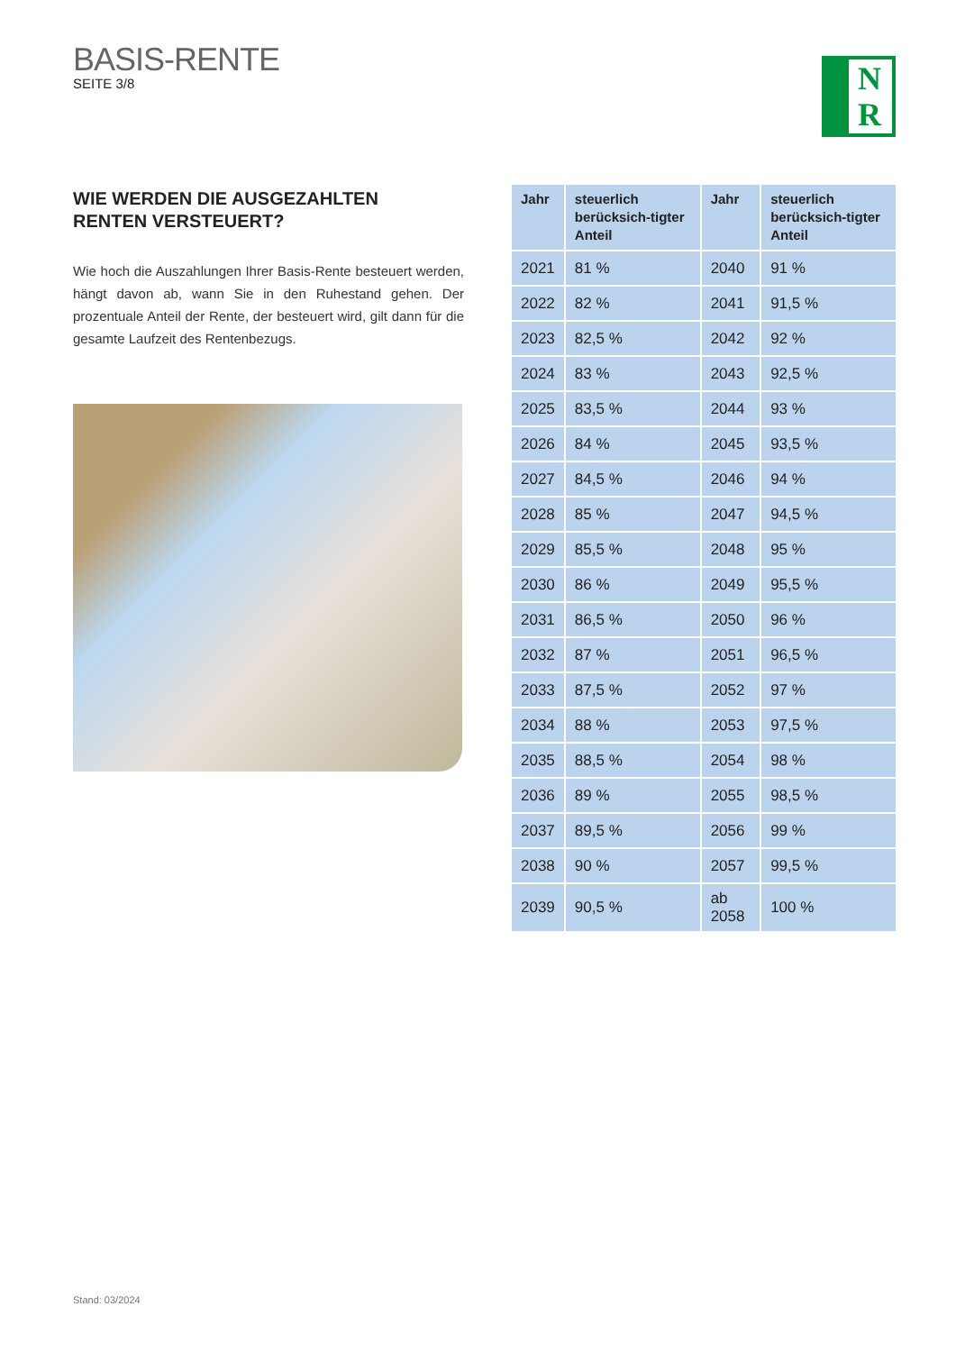BASIS-RENTE
SEITE 3/8
N
R
WIE WERDEN DIE AUSGEZAHLTEN
RENTEN VERSTEUERT?
Wie hoch die Auszahlungen Ihrer Basis-Rente besteuert werden, hängt davon ab, wann Sie in den Ruhestand gehen. Der prozentuale Anteil der Rente, der besteuert wird, gilt dann für die gesamte Laufzeit des Rentenbezugs.
| Jahr | steuerlich berücksich-tigter Anteil | Jahr | steuerlich berücksich-tigter Anteil |
| --- | --- | --- | --- |
| 2021 | 81 % | 2040 | 91 % |
| 2022 | 82 % | 2041 | 91,5 % |
| 2023 | 82,5 % | 2042 | 92 % |
| 2024 | 83 % | 2043 | 92,5 % |
| 2025 | 83,5 % | 2044 | 93 % |
| 2026 | 84 % | 2045 | 93,5 % |
| 2027 | 84,5 % | 2046 | 94 % |
| 2028 | 85 % | 2047 | 94,5 % |
| 2029 | 85,5 % | 2048 | 95 % |
| 2030 | 86 % | 2049 | 95,5 % |
| 2031 | 86,5 % | 2050 | 96 % |
| 2032 | 87 % | 2051 | 96,5 % |
| 2033 | 87,5 % | 2052 | 97 % |
| 2034 | 88 % | 2053 | 97,5 % |
| 2035 | 88,5 % | 2054 | 98 % |
| 2036 | 89 % | 2055 | 98,5 % |
| 2037 | 89,5 % | 2056 | 99 % |
| 2038 | 90 % | 2057 | 99,5 % |
| 2039 | 90,5 % | ab 2058 | 100 % |
Stand: 03/2024